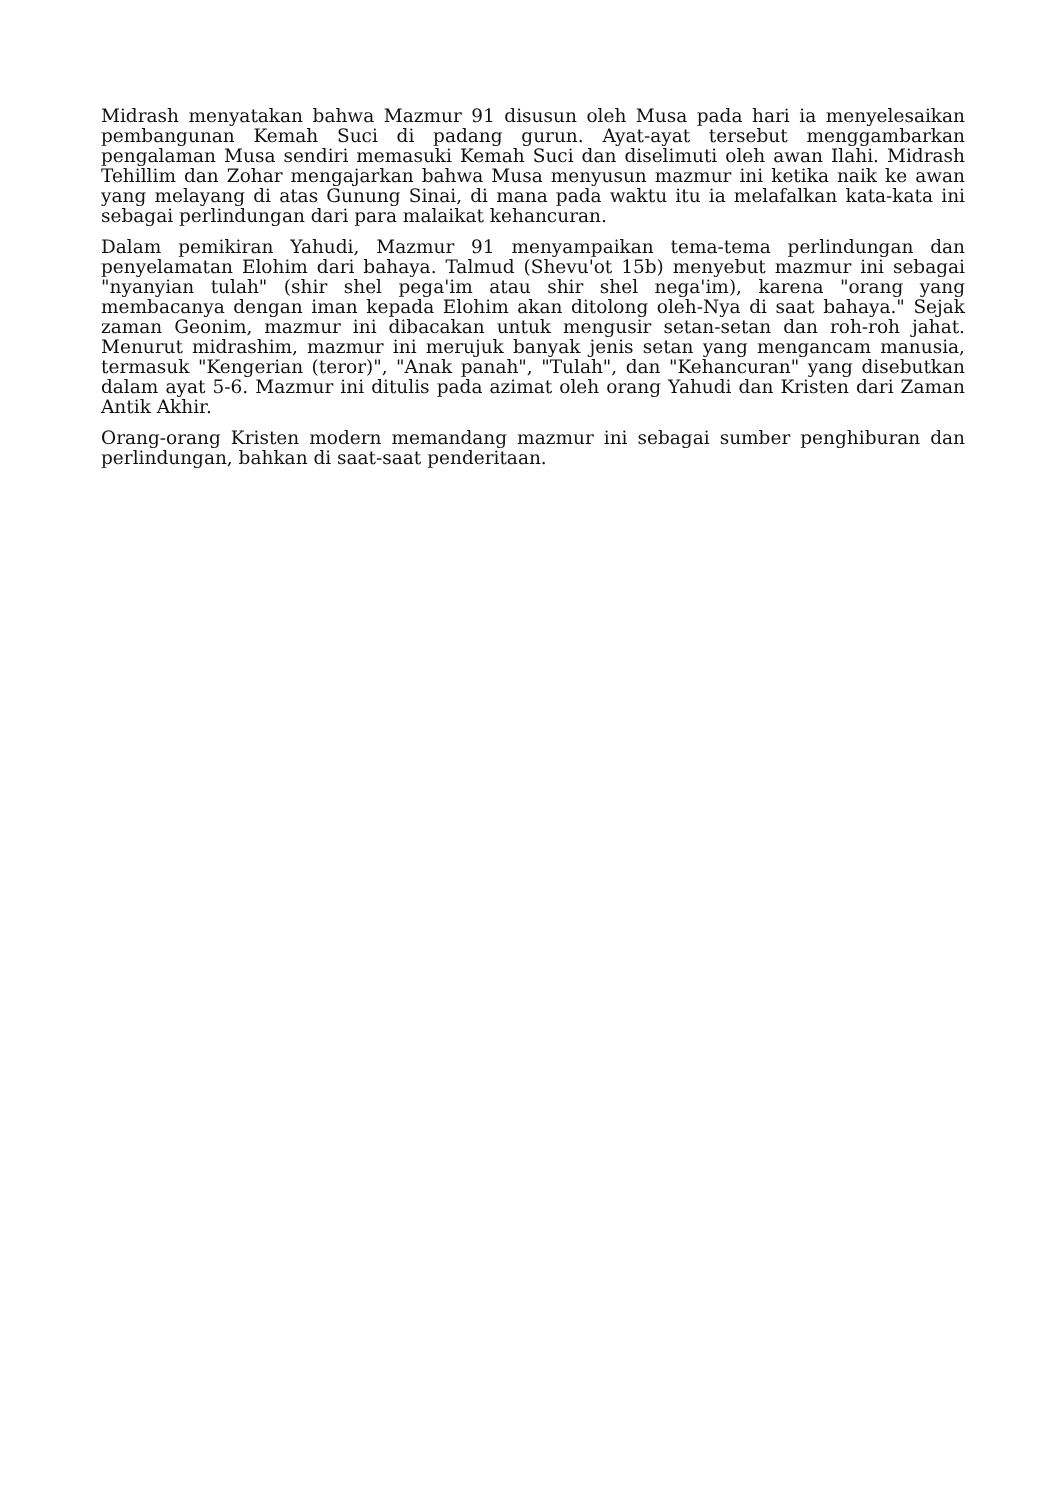Midrash menyatakan bahwa Mazmur 91 disusun oleh Musa pada hari ia menyelesaikan pembangunan Kemah Suci di padang gurun. Ayat-ayat tersebut menggambarkan pengalaman Musa sendiri memasuki Kemah Suci dan diselimuti oleh awan Ilahi. Midrash Tehillim dan Zohar mengajarkan bahwa Musa menyusun mazmur ini ketika naik ke awan yang melayang di atas Gunung Sinai, di mana pada waktu itu ia melafalkan kata-kata ini sebagai perlindungan dari para malaikat kehancuran.
Dalam pemikiran Yahudi, Mazmur 91 menyampaikan tema-tema perlindungan dan penyelamatan Elohim dari bahaya. Talmud (Shevu'ot 15b) menyebut mazmur ini sebagai "nyanyian tulah" (shir shel pega'im atau shir shel nega'im), karena "orang yang membacanya dengan iman kepada Elohim akan ditolong oleh-Nya di saat bahaya." Sejak zaman Geonim, mazmur ini dibacakan untuk mengusir setan-setan dan roh-roh jahat. Menurut midrashim, mazmur ini merujuk banyak jenis setan yang mengancam manusia, termasuk "Kengerian (teror)", "Anak panah", "Tulah", dan "Kehancuran" yang disebutkan dalam ayat 5-6. Mazmur ini ditulis pada azimat oleh orang Yahudi dan Kristen dari Zaman Antik Akhir.
Orang-orang Kristen modern memandang mazmur ini sebagai sumber penghiburan dan perlindungan, bahkan di saat-saat penderitaan.